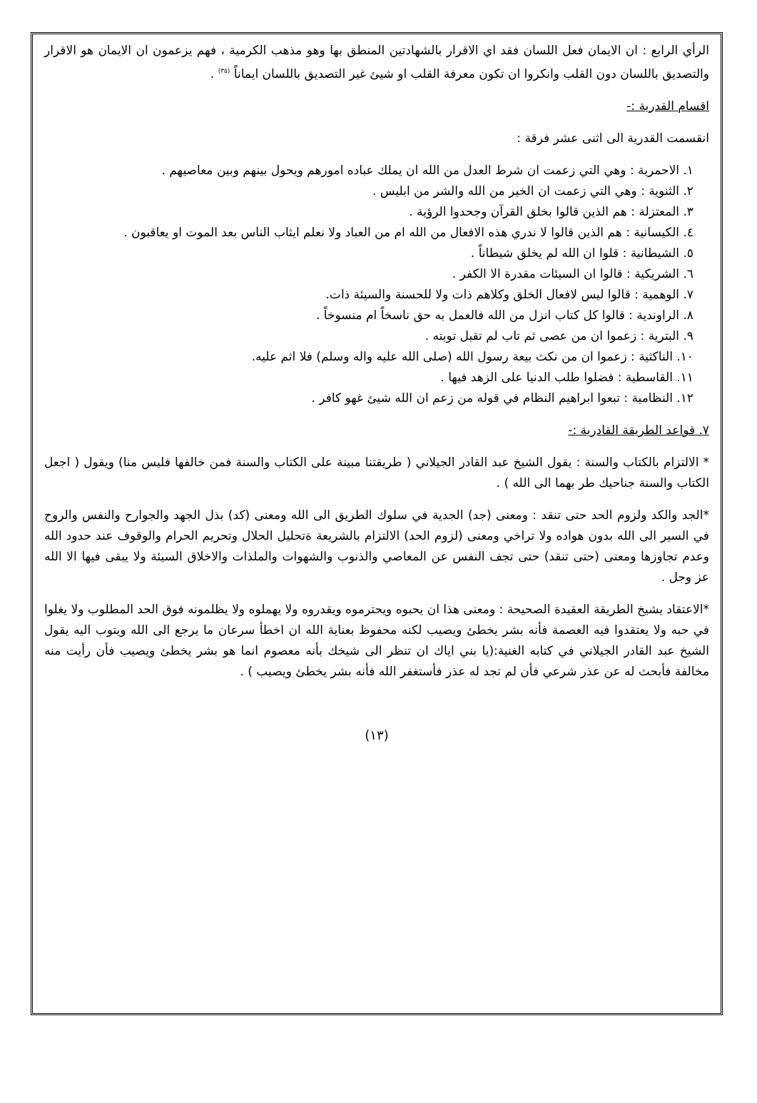الرأي الرابع : ان الايمان فعل اللسان فقد اي الاقرار بالشهادتين المنطق بها وهو مذهب الكرمية ، فهم يزعمون ان الايمان هو الاقرار والتصديق باللسان دون القلب وانكروا ان تكون معرفة القلب او شيئ غير التصديق باللسان ايماناً <sup>(٣٥)</sup> .
اقسام القدرية :-
انقسمت القدرية الى اثنى عشر فرقة :
١. الاحمرية : وهي التي زعمت ان شرط العدل من الله ان يملك عباده امورهم ويحول بينهم وبين معاصيهم .
٢. الثنوية : وهي التي زعمت ان الخير من الله والشر من ابليس .
٣. المعتزلة : هم الذين قالوا بخلق القرآن وجحدوا الرؤية .
٤. الكيسانية : هم الذين قالوا لا ندري هذه الافعال من الله ام من العباد ولا نعلم ايثاب الناس بعد الموت او يعاقبون .
٥. الشيطانية : قلوا ان الله لم يخلق شيطاناً .
٦. الشريكية : قالوا ان السيئات مقدرة الا الكفر .
٧. الوهمية : قالوا ليس لافعال الخلق وكلاهم ذات ولا للحسنة والسيئة ذات.
٨. الراوندية : قالوا كل كتاب انزل من الله فالعمل به حق ناسخاً ام منسوخاً .
٩. البترية : زعموا ان من عصى ثم تاب لم تقبل توبته .
١٠. الناكثية : زعموا ان من نكث بيعة رسول الله (صلى الله عليه واله وسلم) فلا اثم عليه.
١١. القاسطية : فضلوا طلب الدنيا على الزهد فيها .
١٢. النظامية : تبعوا ابراهيم النظام في قوله من زعم ان الله شيئ غهو كافر .
٧. قواعد الطريقة القادرية :-
* الالتزام بالكتاب والسنة : يقول الشيخ عبد القادر الجيلاني ( طريقتنا مبينة على الكتاب والسنة فمن خالفها فليس منا) ويقول ( اجعل الكتاب والسنة جناحيك طر بهما الى الله ) .
*الجد والكد ولزوم الحد حتى تنقد : ومعنى (جد) الجدية في سلوك الطريق الى الله ومعنى (كد) بذل الجهد والجوارح والنفس والروح في السير الى الله بدون هواده ولا تراخي ومعنى (لزوم الحد) الالتزام بالشريعة ةتحليل الحلال وتحريم الحرام والوقوف عند حدود الله وعدم تجاوزها ومعنى (حتى تنقد) حتى تجف النفس عن المعاصي والذنوب والشهوات والملذات والاخلاق السيئة ولا يبقى فيها الا الله عز وجل .
*الاعتقاد يشيخ الطريقة العقيدة الصحيحة : ومعنى هذا ان يحبوه ويحترموه ويقدروه ولا يهملوه ولا يظلمونه فوق الحد المطلوب ولا يغلوا في حبه ولا يعتقدوا فيه العصمة فأنه بشر يخطئ ويصيب لكنه محفوظ بعناية الله ان اخطأ سرعان ما يرجع الى الله ويتوب اليه يقول الشيخ عبد القادر الجيلاني في كتابه الغنية:(يا بني اياك ان تنظر الى شيخك بأنه معصوم انما هو بشر يخطئ ويصيب فأن رأيت منه مخالفة فأبحث له عن عذر شرعي فأن لم تجد له عذر فأستغفر الله فأنه بشر يخطئ ويصيب ) .
(١٣)